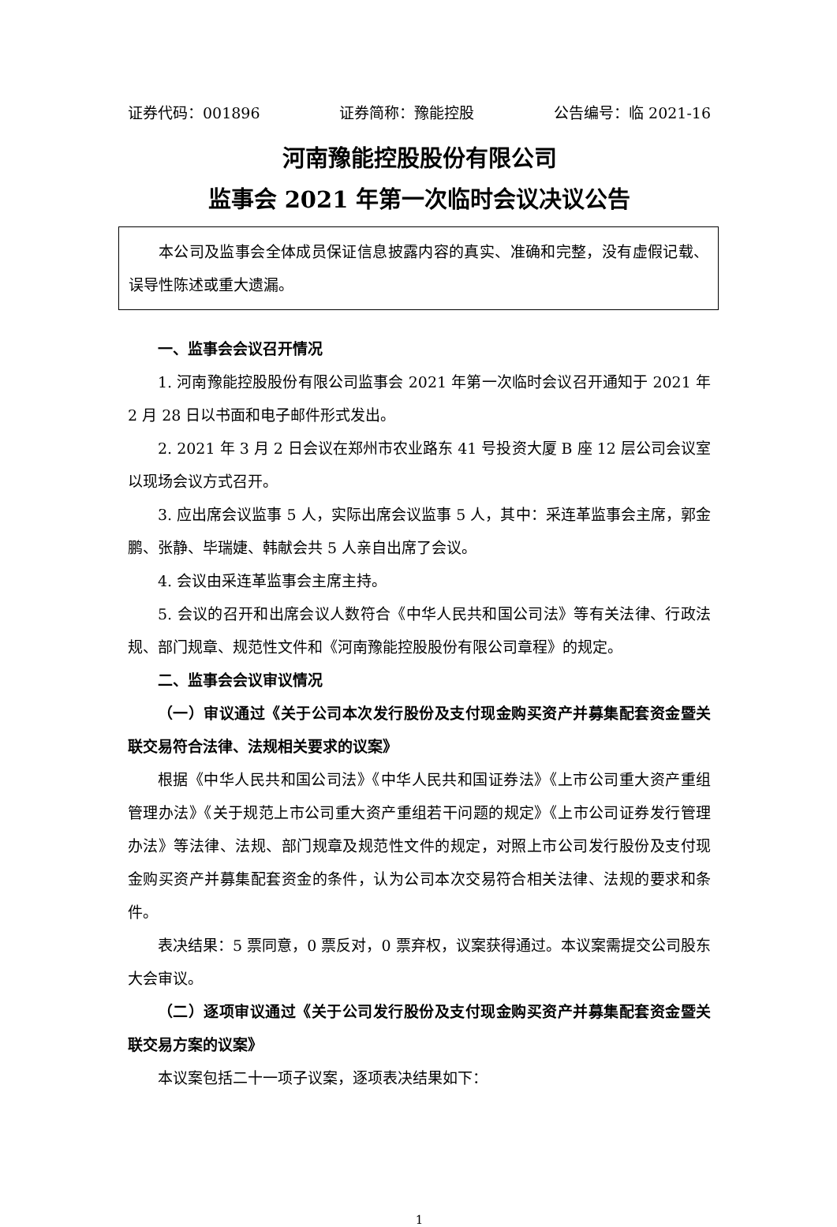证券代码：001896 证券简称：豫能控股 公告编号：临 2021-16
河南豫能控股股份有限公司
监事会 2021 年第一次临时会议决议公告
本公司及监事会全体成员保证信息披露内容的真实、准确和完整，没有虚假记载、误导性陈述或重大遗漏。
一、监事会会议召开情况
1. 河南豫能控股股份有限公司监事会 2021 年第一次临时会议召开通知于 2021 年 2 月 28 日以书面和电子邮件形式发出。
2. 2021 年 3 月 2 日会议在郑州市农业路东 41 号投资大厦 B 座 12 层公司会议室以现场会议方式召开。
3. 应出席会议监事 5 人，实际出席会议监事 5 人，其中：采连革监事会主席，郭金鹏、张静、毕瑞婕、韩献会共 5 人亲自出席了会议。
4. 会议由采连革监事会主席主持。
5. 会议的召开和出席会议人数符合《中华人民共和国公司法》等有关法律、行政法规、部门规章、规范性文件和《河南豫能控股股份有限公司章程》的规定。
二、监事会会议审议情况
（一）审议通过《关于公司本次发行股份及支付现金购买资产并募集配套资金暨关联交易符合法律、法规相关要求的议案》
根据《中华人民共和国公司法》《中华人民共和国证券法》《上市公司重大资产重组管理办法》《关于规范上市公司重大资产重组若干问题的规定》《上市公司证券发行管理办法》等法律、法规、部门规章及规范性文件的规定，对照上市公司发行股份及支付现金购买资产并募集配套资金的条件，认为公司本次交易符合相关法律、法规的要求和条件。
表决结果：5 票同意，0 票反对，0 票弃权，议案获得通过。本议案需提交公司股东大会审议。
（二）逐项审议通过《关于公司发行股份及支付现金购买资产并募集配套资金暨关联交易方案的议案》
本议案包括二十一项子议案，逐项表决结果如下：
1